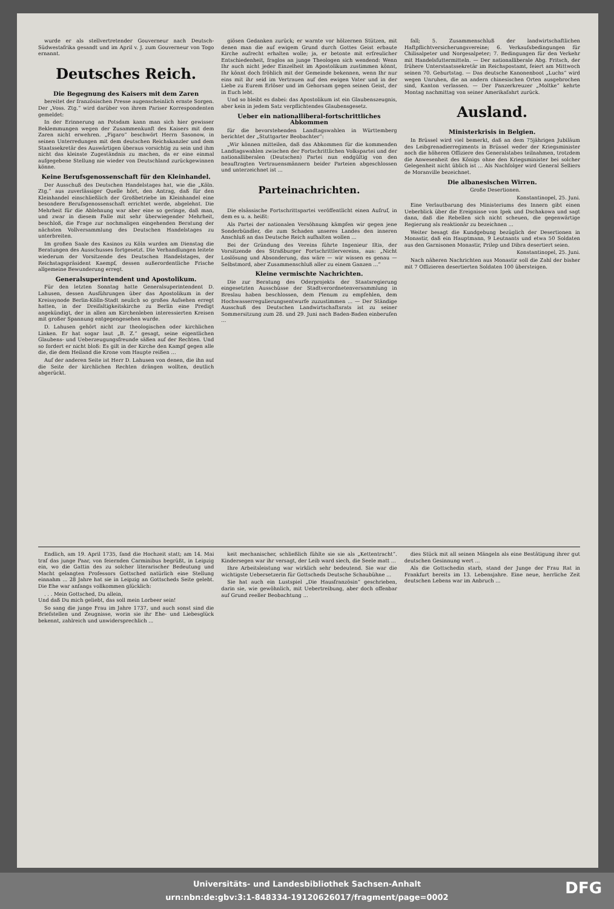wurde er als stellvertretender Gouverneur nach Deutsch-Südwestafrika gesandt und im April v. J. zum Gouverneur von Togo ernannt.
Deutsches Reich.
Die Begegnung des Kaisers mit dem Zaren
bereitet der französischen Presse augenscheinlich ernste Sorgen. Der „Voss. Ztg.“ wird darüber von ihrem Pariser Korrespondenten gemeldet:
In der Erinnerung an Potsdam kann man sich hier gewisser Beklemmungen wegen der Zusammenkunft des Kaisers mit dem Zaren nicht erwehren. „Figaro“ beschwört Herrn Sasonow, in seinen Unterredungen mit dem deutschen Reichskanzler und dem Staatssekretär des Auswärtigen überaus vorsichtig zu sein und ihm nicht das kleinste Zugeständnis zu machen, da er eine einmal aufgegebene Stellung nie wieder von Deutschland zurückgewinnen könne.
Keine Berufsgenossenschaft für den Kleinhandel.
Der Ausschuß des Deutschen Handelstages hat, wie die „Köln. Ztg.“ aus zuverlässiger Quelle hört, den Antrag, daß für den Kleinhandel einschließlich der Großbetriebe im Kleinhandel eine besondere Berufsgenossenschaft errichtet werde, abgelehnt. Die Mehrheit für die Ablehnung war aber eine so geringe, daß man, und zwar in diesem Falle mit sehr überwiegender Mehrheit, beschloß, die Frage zur nochmaligen eingehenden Beratung der nächsten Vollversammlung des Deutschen Handelstages zu unterbreiten.
Im großen Saale des Kasinos zu Köln wurden am Dienstag die Beratungen des Ausschusses fortgesetzt. Die Verhandlungen leitete wiederum der Vorsitzende des Deutschen Handelstages, der Reichstagspräsident Kaempf, dessen außerordentliche Frische allgemeine Bewunderung erregt.
Generalsuperintendent und Apostolikum.
Für den letzten Sonntag hatte Generalsuperintendent D. Lahusen, dessen Ausführungen über das Apostolikum in der Kreissynode Berlin-Kölln-Stadt neulich so großes Aufsehen erregt hatten, in der Dreifaltigkeitskirche zu Berlin eine Predigt angekündigt, der in allen am Kirchenleben interessierten Kreisen mit großer Spannung entgegengesehen wurde.
D. Lahusen gehört nicht zur theologischen oder kirchlichen Linken. Er hat sogar laut „B. Z.“ gesagt, seine eigentlichen Glaubens- und Ueberzeugungsfreunde säßen auf der Rechten. Und so fordert er nicht bloß: Es gilt in der Kirche den Kampf gegen alle die, die dem Heiland die Krone vom Haupte reißen ...
Auf der anderen Seite ist Herr D. Lahusen von denen, die ihn auf die Seite der kirchlichen Rechten drängen wollten, deutlich abgerückt.
giösen Gedanken zurück; er warnte vor hölzernen Stützen, mit denen man die auf ewigem Grund durch Gottes Geist erbaute Kirche aufrecht erhalten wolle; ja, er betonte mit erfreulicher Entschiedenheit, fraglos an junge Theologen sich wendend: Wenn Ihr auch nicht jeder Einzelheit im Apostolikum zustimmen könnt, Ihr könnt doch fröhlich mit der Gemeinde bekennen, wenn Ihr nur eins mit ihr seid im Vertrauen auf den ewigen Vater und in der Liebe zu Eurem Erlöser und im Gehorsam gegen seinen Geist, der in Euch lebt.
Und so bleibt es dabei: das Apostolikum ist ein Glaubenszeugnis, aber kein in jedem Satz verpflichtendes Glaubensgesetz.
Ueber ein nationalliberal-fortschrittliches Abkommen
für die bevorstehenden Landtagswahlen in Württemberg berichtet der „Stuttgarter Beobachter“:
„Wir können mitteilen, daß das Abkommen für die kommenden Landtagswahlen zwischen der Fortschrittlichen Volkspartei und der nationalliberalen (Deutschen) Partei nun endgültig von den beauftragten Vertrauensmännern beider Parteien abgeschlossen und unterzeichnet ist ...
Parteinachrichten.
Die elsässische Fortschrittspartei veröffentlicht einen Aufruf, in dem es u. a. heißt:
Als Partei der nationalen Versöhnung kämpfen wir gegen jene Sonderbündler, die zum Schaden unseres Landes den inneren Anschluß an das Deutsche Reich aufhalten wollen ...
Bei der Gründung des Vereins führte Ingenieur Iltis, der Vorsitzende des Straßburger Fortschrittlervereins, aus: „Nicht Loslösung und Absonderung, das wäre — wir wissen es genau — Selbstmord, aber Zusammenschluß aller zu einem Ganzen ...“
Kleine vermischte Nachrichten.
Die zur Beratung des Oderprojekts der Staatsregierung eingesetzten Ausschüsse der Stadtverordnetenversammlung in Breslau haben beschlossen, dem Plenum zu empfehlen, dem Hochwasserregulierungsentwurfe zuzustimmen ... — Der Ständige Ausschuß des Deutschen Landwirtschaftsrats ist zu seiner Sommersitzung zum 28. und 29. Juni nach Baden-Baden einberufen ...
fall; 5. Zusammenschluß der landwirtschaftlichen Haftpflichtversicherungsvereine; 6. Verkaufsbedingungen für Chilisalpeter und Norgesalpeter; 7. Bedingungen für den Verkehr mit Handelsfuttermitteln. — Der nationalliberale Abg. Fritsch, der frühere Unterstaatssekretär im Reichspostamt, feiert am Mittwoch seinen 70. Geburtstag. — Das deutsche Kanonenboot „Luchs“ wird wegen Unruhen, die an andern chinesischen Orten ausgebrochen sind, Kanton verlassen. — Der Panzerkreuzer „Moltke“ kehrte Montag nachmittag von seiner Amerikafahrt zurück.
Ausland.
Ministerkrisis in Belgien.
In Brüssel wird viel bemerkt, daß an dem 75jährigen Jubiläum des Leibgrenadierregiments in Brüssel weder der Kriegsminister noch die höheren Offiziere des Generalstabes teilnahmen, trotzdem die Anwesenheit des Königs ohne den Kriegsminister bei solcher Gelegenheit nicht üblich ist ... Als Nachfolger wird General Selliers de Moranville bezeichnet.
Die albanesischen Wirren.
Große Desertionen.
Konstantinopel, 25. Juni.
Eine Verlautbarung des Ministeriums des Innern gibt einen Ueberblick über die Ereignisse von Ipek und Dschakowa und sagt dann, daß die Rebellen sich nicht scheuen, die gegenwärtige Regierung als reaktionär zu bezeichnen ...
Weiter besagt die Kundgebung bezüglich der Desertionen in Monastir, daß ein Hauptmann, 9 Leutnants und etwa 50 Soldaten aus den Garnisonen Monastir, Prilep und Dibra desertiert seien.
Konstantinopel, 25. Juni.
Nach näheren Nachrichten aus Monastir soll die Zahl der bisher mit 7 Offizieren desertierten Soldaten 100 übersteigen.
Endlich, am 19. April 1735, fand die Hochzeit statt; am 14. Mai traf das junge Paar, von feiernden Carminibus begrüßt, in Leipzig ein, wo die Gattin des zu solcher literarischer Bedeutung und Macht gelangten Professors Gottsched natürlich eine Stellung einnahm ... 28 Jahre hat sie in Leipzig an Gottscheds Seite gelebt. Die Ehe war anfangs vollkommen glücklich:
. . . Mein Gottsched, Du allein,
Und daß Du mich geliebt, das soll mein Lorbeer sein!
So sang die junge Frau im Jahre 1737, und auch sonst sind die Briefstellen und Zeugnisse, worin sie ihr Ehe- und Liebesglück bekennt, zahlreich und unwidersprechlich ...
keit mechanischer, schließlich fühlte sie sie als „Kettentracht“. Kindersegen war ihr versagt, der Leib ward siech, die Seele matt ...
Ihre Arbeitsleistung war wirklich sehr bedeutend. Sie war die wichtigste Uebersetzerin für Gottscheds Deutsche Schaubühne ...
Sie hat auch ein Lustspiel „Die Hausfranzösin“ geschrieben, darin sie, wie gewöhnlich, mit Uebertreibung, aber doch offenbar auf Grund reeller Beobachtung ...
dies Stück mit all seinen Mängeln als eine Bestätigung ihrer gut deutschen Gesinnung wert ...
Als die Gottschedin starb, stand der Junge der Frau Rat in Frankfurt bereits im 13. Lebensjahre. Eine neue, herrliche Zeit deutschen Lebens war im Anbruch ...
Universitäts- und Landesbibliothek Sachsen-Anhalt
urn:nbn:de:gbv:3:1-848334-19120626017/fragment/page=0002
DFG